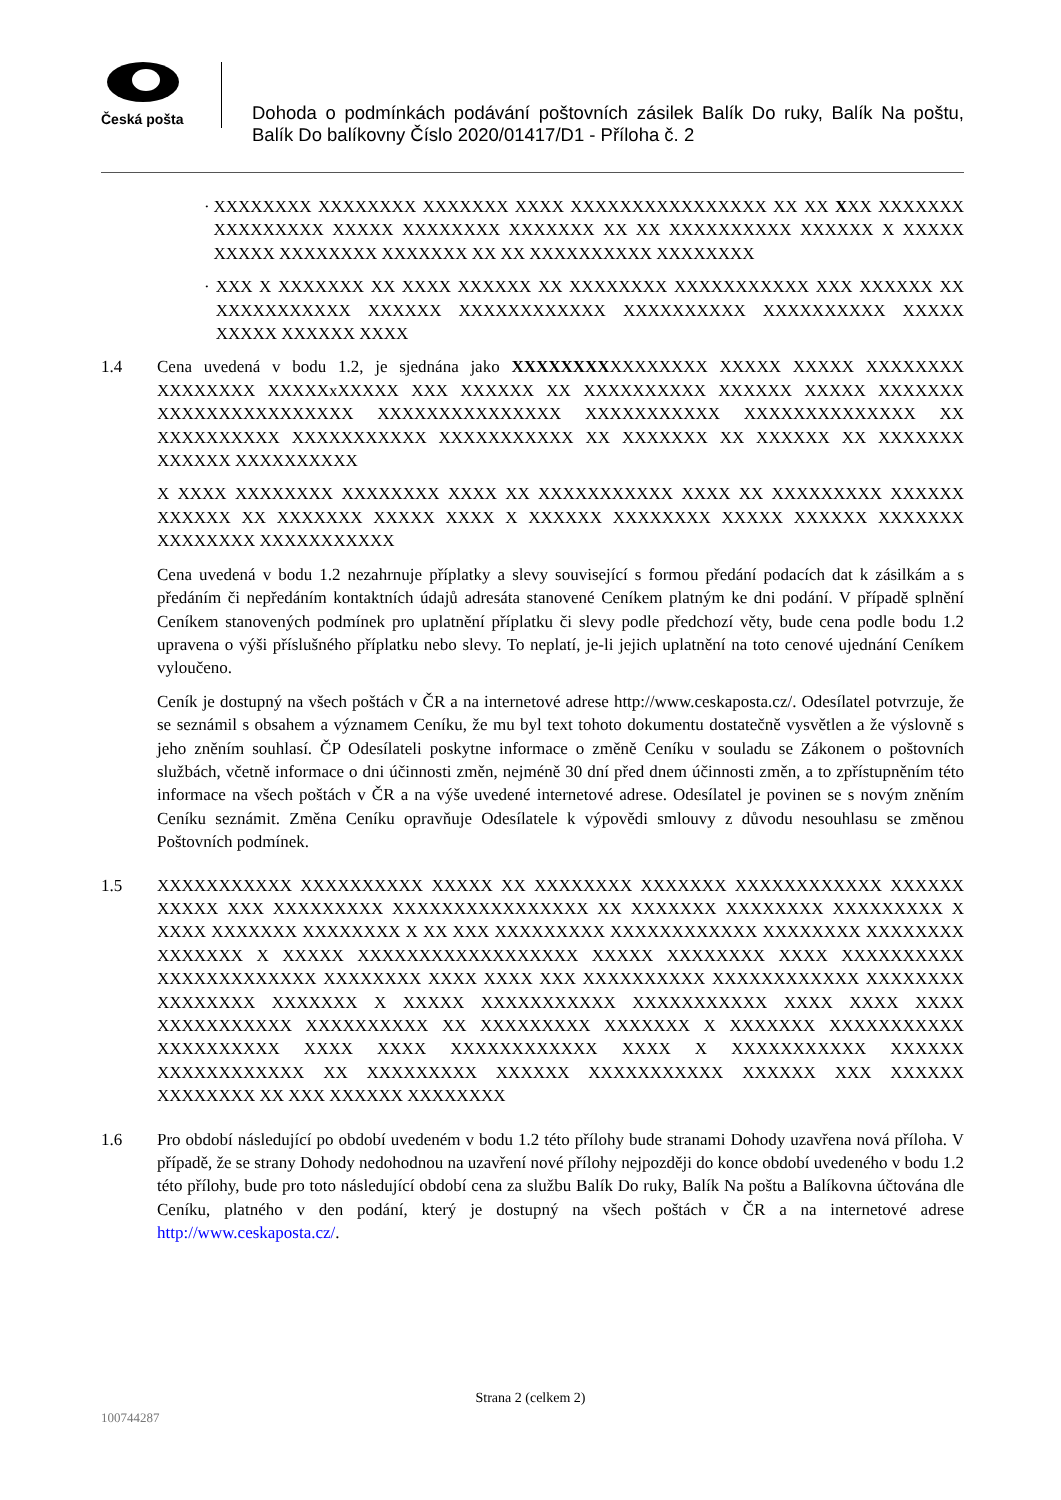Česká pošta
Dohoda o podmínkách podávání poštovních zásilek Balík Do ruky, Balík Na poštu, Balík Do balíkovny Číslo 2020/01417/D1 - Příloha č. 2
· XXXXXXXX XXXXXXXX XXXXXXX XXXX XXXXXXXXXXXXXXXX XX XX XXX XXXXXXX XXXXXXXXX XXXXX XXXXXXXX XXXXXXX XX XX XXXXXXXXXX XXXXXX X XXXXX XXXXX XXXXXXXX XXXXXXX XX XX XXXXXXXXXX XXXXXXXX
· XXX X XXXXXXX XX XXXX XXXXXX XX XXXXXXXX XXXXXXXXXXX XXX XXXXXX XX XXXXXXXXXXX XXXXXX XXXXXXXXXXXX XXXXXXXXXX XXXXXXXXXX XXXXX XXXXX XXXXXX XXXX
1.4 Cena uvedená v bodu 1.2, je sjednána jako XXXXXXXXXXXXXXXX XXXXX XXXXX XXXXXXXX XXXXXXXX XXXXXxXXXXX XXX XXXXXX XX XXXXXXXXXX XXXXXX XXXXX XXXXXXX XXXXXXXXXXXXXXXX XXXXXXXXXXXXXXX XXXXXXXXXXX XXXXXXXXXXXXXX XX XXXXXXXXXX XXXXXXXXXXX XXXXXXXXXXX XX XXXXXXX XX XXXXXX XX XXXXXXX XXXXXX XXXXXXXXXX
X XXXX XXXXXXXX XXXXXXXX XXXX XX XXXXXXXXXXX XXXX XX XXXXXXXXX XXXXXX XXXXXX XX XXXXXXX XXXXX XXXX X XXXXXX XXXXXXXX XXXXX XXXXXX XXXXXXX XXXXXXXX XXXXXXXXXXX
Cena uvedená v bodu 1.2 nezahrnuje příplatky a slevy související s formou předání podacích dat k zásilkám a s předáním či nepředáním kontaktních údajů adresáta stanovené Ceníkem platným ke dni podání. V případě splnění Ceníkem stanovených podmínek pro uplatnění příplatku či slevy podle předchozí věty, bude cena podle bodu 1.2 upravena o výši příslušného příplatku nebo slevy. To neplatí, je-li jejich uplatnění na toto cenové ujednání Ceníkem vyloučeno.
Ceník je dostupný na všech poštách v ČR a na internetové adrese http://www.ceskaposta.cz/. Odesílatel potvrzuje, že se seznámil s obsahem a významem Ceníku, že mu byl text tohoto dokumentu dostatečně vysvětlen a že výslovně s jeho zněním souhlasí. ČP Odesílateli poskytne informace o změně Ceníku v souladu se Zákonem o poštovních službách, včetně informace o dni účinnosti změn, nejméně 30 dní před dnem účinnosti změn, a to zpřístupněním této informace na všech poštách v ČR a na výše uvedené internetové adrese. Odesílatel je povinen se s novým zněním Ceníku seznámit. Změna Ceníku opravňuje Odesílatele k výpovědi smlouvy z důvodu nesouhlasu se změnou Poštovních podmínek.
1.5 XXXXXXXXXXX XXXXXXXXXX XXXXX XX XXXXXXXX XXXXXXX XXXXXXXXXXXX XXXXXX XXXXX XXX XXXXXXXXX XXXXXXXXXXXXXXXX XX XXXXXXX XXXXXXXX XXXXXXXXX X XXXX XXXXXXX XXXXXXXX X XX XXX XXXXXXXXX XXXXXXXXXXXX XXXXXXXX XXXXXXXX XXXXXXX X XXXXX XXXXXXXXXXXXXXXXXX XXXXX XXXXXXXX XXXX XXXXXXXXXX XXXXXXXXXXXXX XXXXXXXX XXXX XXXX XXX XXXXXXXXXX XXXXXXXXXXXX XXXXXXXX XXXXXXXX XXXXXXX X XXXXX XXXXXXXXXXX XXXXXXXXXXX XXXX XXXX XXXX XXXXXXXXXXX XXXXXXXXXX XX XXXXXXXXX XXXXXXX X XXXXXXX XXXXXXXXXXX XXXXXXXXXX XXXX XXXX XXXXXXXXXXXX XXXX X XXXXXXXXXXX XXXXXX XXXXXXXXXXXX XX XXXXXXXXX XXXXXX XXXXXXXXXXX XXXXXX XXX XXXXXX XXXXXXXX XX XXX XXXXXX XXXXXXXX
1.6 Pro období následující po období uvedeném v bodu 1.2 této přílohy bude stranami Dohody uzavřena nová příloha. V případě, že se strany Dohody nedohodnou na uzavření nové přílohy nejpozději do konce období uvedeného v bodu 1.2 této přílohy, bude pro toto následující období cena za službu Balík Do ruky, Balík Na poštu a Balíkovna účtována dle Ceníku, platného v den podání, který je dostupný na všech poštách v ČR a na internetové adrese http://www.ceskaposta.cz/.
Strana 2 (celkem 2)
100744287